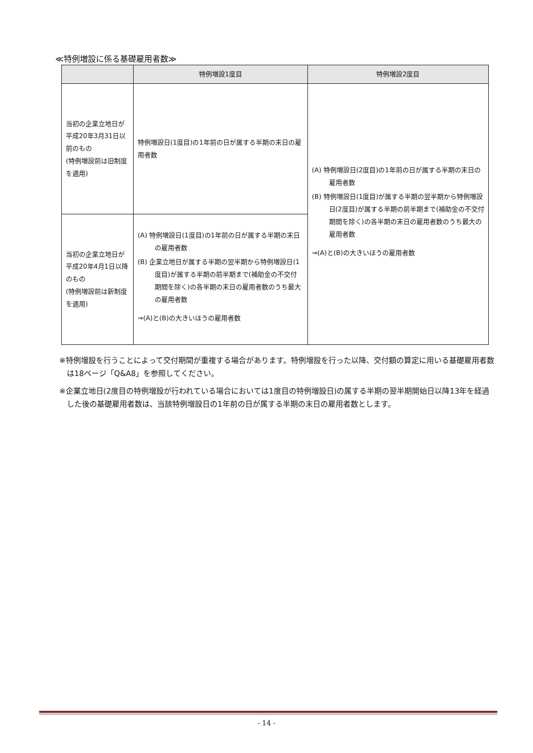≪特例増設に係る基礎雇用者数≫
| | 特例増設1度目 | 特例増設2度目 |
| --- | --- | --- |
| 当初の企業立地日が平成20年3月31日以前のもの (特例増設前は旧制度を適用) | 特例増設日(1度目)の1年前の日が属する半期の末日の雇用者数 | (A) 特例増設日(2度目)の1年前の日が属する半期の末日の雇用者数 (B) 特例増設日(1度目)が属する半期の翌半期から特例増設日(2度目)が属する半期の前半期まで(補助金の不交付期間を除く)の各半期の末日の雇用者数のうち最大の雇用者数 ⇒(A)と(B)の大きいほうの雇用者数 |
| 当初の企業立地日が平成20年4月1日以降のもの (特例増設前は新制度を適用) | (A) 特例増設日(1度目)の1年前の日が属する半期の末日の雇用者数 (B) 企業立地日が属する半期の翌半期から特例増設日(1度目)が属する半期の前半期まで(補助金の不交付期間を除く)の各半期の末日の雇用者数のうち最大の雇用者数 ⇒(A)と(B)の大きいほうの雇用者数 | |
※特例増設を行うことによって交付期間が重複する場合があります。特例増設を行った以降、交付額の算定に用いる基礎雇用者数は18ページ「Q&A8」を参照してください。
※企業立地日(2度目の特例増設が行われている場合においては1度目の特例増設日)の属する半期の翌半期開始日以降13年を経過した後の基礎雇用者数は、当該特例増設日の1年前の日が属する半期の末日の雇用者数とします。
- 14 -